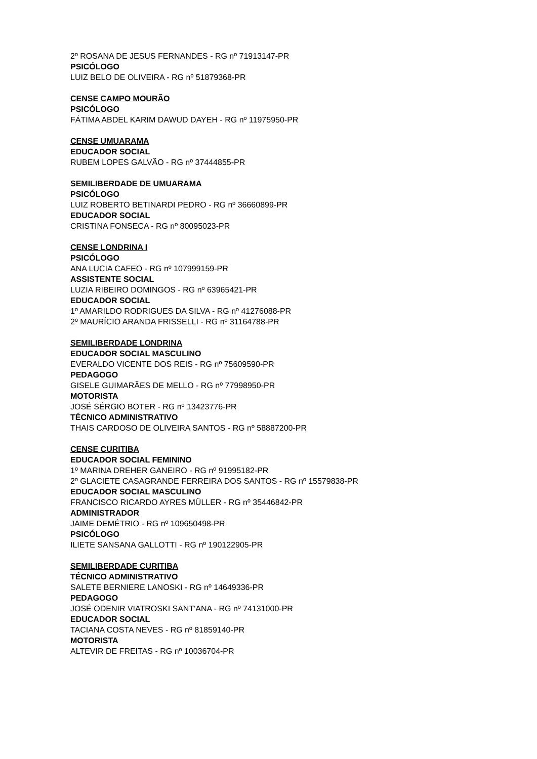2º ROSANA DE JESUS FERNANDES - RG nº 71913147-PR
PSICÓLOGO
LUIZ BELO DE OLIVEIRA - RG nº 51879368-PR
CENSE CAMPO MOURÃO
PSICÓLOGO
FÁTIMA ABDEL KARIM DAWUD DAYEH - RG nº 11975950-PR
CENSE UMUARAMA
EDUCADOR SOCIAL
RUBEM LOPES GALVÃO - RG nº 37444855-PR
SEMILIBERDADE DE UMUARAMA
PSICÓLOGO
LUIZ ROBERTO BETINARDI PEDRO - RG nº 36660899-PR
EDUCADOR SOCIAL
CRISTINA FONSECA - RG nº 80095023-PR
CENSE LONDRINA I
PSICÓLOGO
ANA LUCIA CAFEO - RG nº 107999159-PR
ASSISTENTE SOCIAL
LUZIA RIBEIRO DOMINGOS - RG nº 63965421-PR
EDUCADOR SOCIAL
1º AMARILDO RODRIGUES DA SILVA - RG nº 41276088-PR
2º MAURÍCIO ARANDA FRISSELLI - RG nº 31164788-PR
SEMILIBERDADE LONDRINA
EDUCADOR SOCIAL MASCULINO
EVERALDO VICENTE DOS REIS - RG nº 75609590-PR
PEDAGOGO
GISELE GUIMARÃES DE MELLO - RG nº 77998950-PR
MOTORISTA
JOSÉ SÉRGIO BOTER - RG nº 13423776-PR
TÉCNICO ADMINISTRATIVO
THAIS CARDOSO DE OLIVEIRA SANTOS - RG nº 58887200-PR
CENSE CURITIBA
EDUCADOR SOCIAL FEMININO
1º MARINA DREHER GANEIRO - RG nº 91995182-PR
2º GLACIETE CASAGRANDE FERREIRA DOS SANTOS - RG nº 15579838-PR
EDUCADOR SOCIAL MASCULINO
FRANCISCO RICARDO AYRES MÜLLER - RG nº 35446842-PR
ADMINISTRADOR
JAIME DEMÉTRIO - RG nº 109650498-PR
PSICÓLOGO
ILIETE SANSANA GALLOTTI - RG nº 190122905-PR
SEMILIBERDADE CURITIBA
TÉCNICO ADMINISTRATIVO
SALETE BERNIERE LANOSKI - RG nº 14649336-PR
PEDAGOGO
JOSÉ ODENIR VIATROSKI SANT'ANA - RG nº 74131000-PR
EDUCADOR SOCIAL
TACIANA COSTA NEVES - RG nº 81859140-PR
MOTORISTA
ALTEVIR DE FREITAS - RG nº 10036704-PR